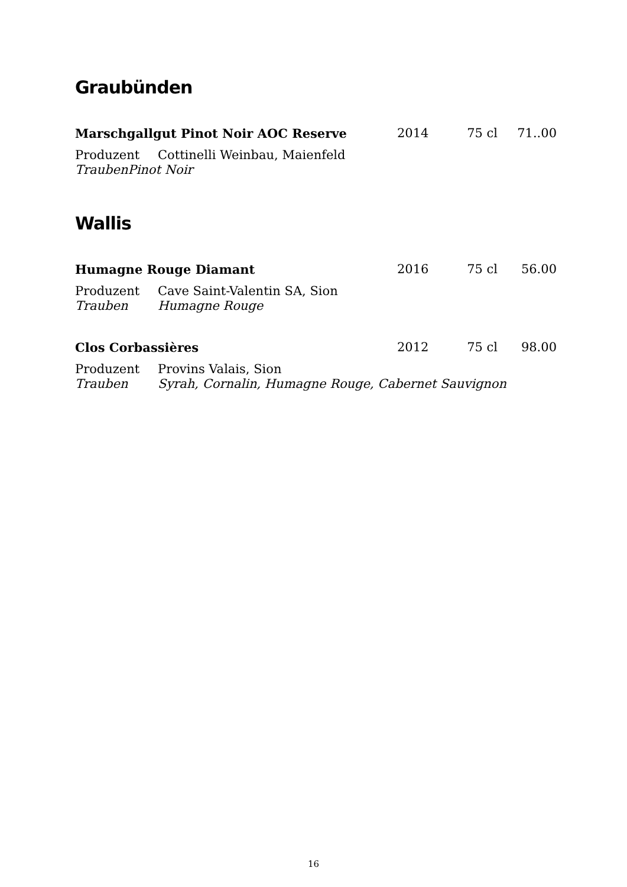Graubünden
Marschgallgut Pinot Noir AOC Reserve 2014 75 cl 71..00
Produzent Cottinelli Weinbau, Maienfeld
Trauben Pinot Noir
Wallis
Humagne Rouge Diamant 2016 75 cl 56.00
Produzent Cave Saint-Valentin SA, Sion
Trauben Humagne Rouge
Clos Corbassières 2012 75 cl 98.00
Produzent Provins Valais, Sion
Trauben Syrah, Cornalin, Humagne Rouge, Cabernet Sauvignon
16